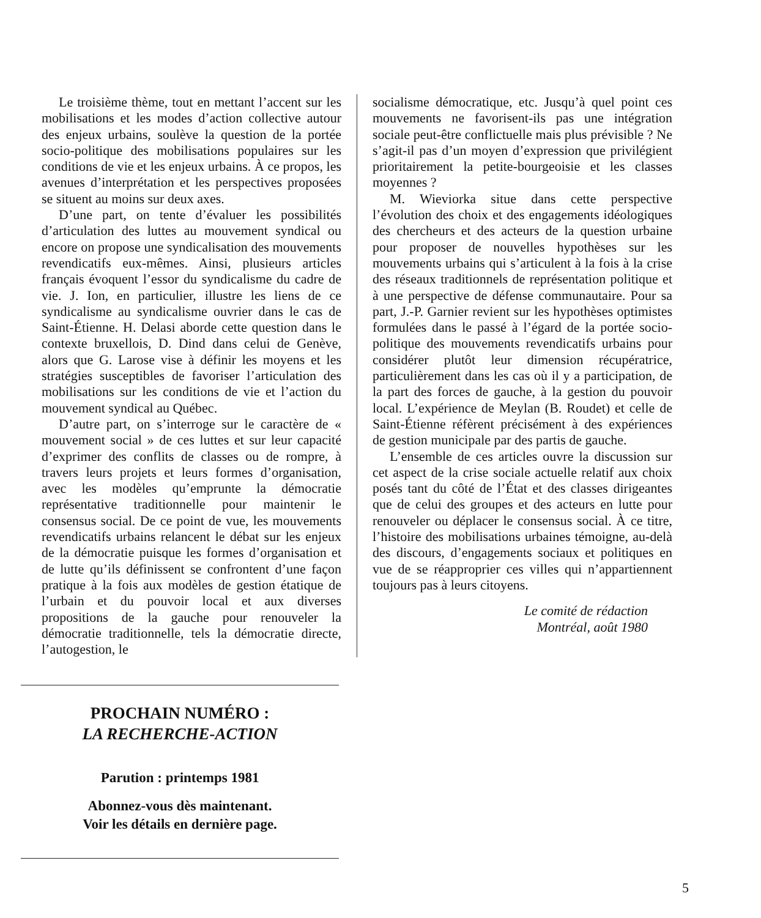Le troisième thème, tout en mettant l’accent sur les mobilisations et les modes d’action collective autour des enjeux urbains, soulève la question de la portée socio-politique des mobilisations populaires sur les conditions de vie et les enjeux urbains. À ce propos, les avenues d’interprétation et les perspectives proposées se situent au moins sur deux axes.
D’une part, on tente d’évaluer les possibilités d’articulation des luttes au mouvement syndical ou encore on propose une syndicalisation des mouvements revendicatifs eux-mêmes. Ainsi, plusieurs articles français évoquent l’essor du syndicalisme du cadre de vie. J. Ion, en particulier, illustre les liens de ce syndicalisme au syndicalisme ouvrier dans le cas de Saint-Étienne. H. Delasi aborde cette question dans le contexte bruxellois, D. Dind dans celui de Genève, alors que G. Larose vise à définir les moyens et les stratégies susceptibles de favoriser l’articulation des mobilisations sur les conditions de vie et l’action du mouvement syndical au Québec.
D’autre part, on s’interroge sur le caractère de « mouvement social » de ces luttes et sur leur capacité d’exprimer des conflits de classes ou de rompre, à travers leurs projets et leurs formes d’organisation, avec les modèles qu’emprunte la démocratie représentative traditionnelle pour maintenir le consensus social. De ce point de vue, les mouvements revendicatifs urbains relancent le débat sur les enjeux de la démocratie puisque les formes d’organisation et de lutte qu’ils définissent se confrontent d’une façon pratique à la fois aux modèles de gestion étatique de l’urbain et du pouvoir local et aux diverses propositions de la gauche pour renouveler la démocratie traditionnelle, tels la démocratie directe, l’autogestion, le
socialisme démocratique, etc. Jusqu’à quel point ces mouvements ne favorisent-ils pas une intégration sociale peut-être conflictuelle mais plus prévisible ? Ne s’agit-il pas d’un moyen d’expression que privilégient prioritairement la petite-bourgeoisie et les classes moyennes ?
M. Wieviorka situe dans cette perspective l’évolution des choix et des engagements idéologiques des chercheurs et des acteurs de la question urbaine pour proposer de nouvelles hypothèses sur les mouvements urbains qui s’articulent à la fois à la crise des réseaux traditionnels de représentation politique et à une perspective de défense communautaire. Pour sa part, J.-P. Garnier revient sur les hypothèses optimistes formulées dans le passé à l’égard de la portée socio-politique des mouvements revendicatifs urbains pour considérer plutôt leur dimension récupératrice, particulièrement dans les cas où il y a participation, de la part des forces de gauche, à la gestion du pouvoir local. L’expérience de Meylan (B. Roudet) et celle de Saint-Étienne réfèrent précisément à des expériences de gestion municipale par des partis de gauche.
L’ensemble de ces articles ouvre la discussion sur cet aspect de la crise sociale actuelle relatif aux choix posés tant du côté de l’État et des classes dirigeantes que de celui des groupes et des acteurs en lutte pour renouveler ou déplacer le consensus social. À ce titre, l’histoire des mobilisations urbaines témoigne, au-delà des discours, d’engagements sociaux et politiques en vue de se réapproprier ces villes qui n’appartiennent toujours pas à leurs citoyens.
Le comité de rédaction
Montréal, août 1980
PROCHAIN NUMÉRO :
LA RECHERCHE-ACTION
Parution : printemps 1981
Abonnez-vous dès maintenant.
Voir les détails en dernière page.
5